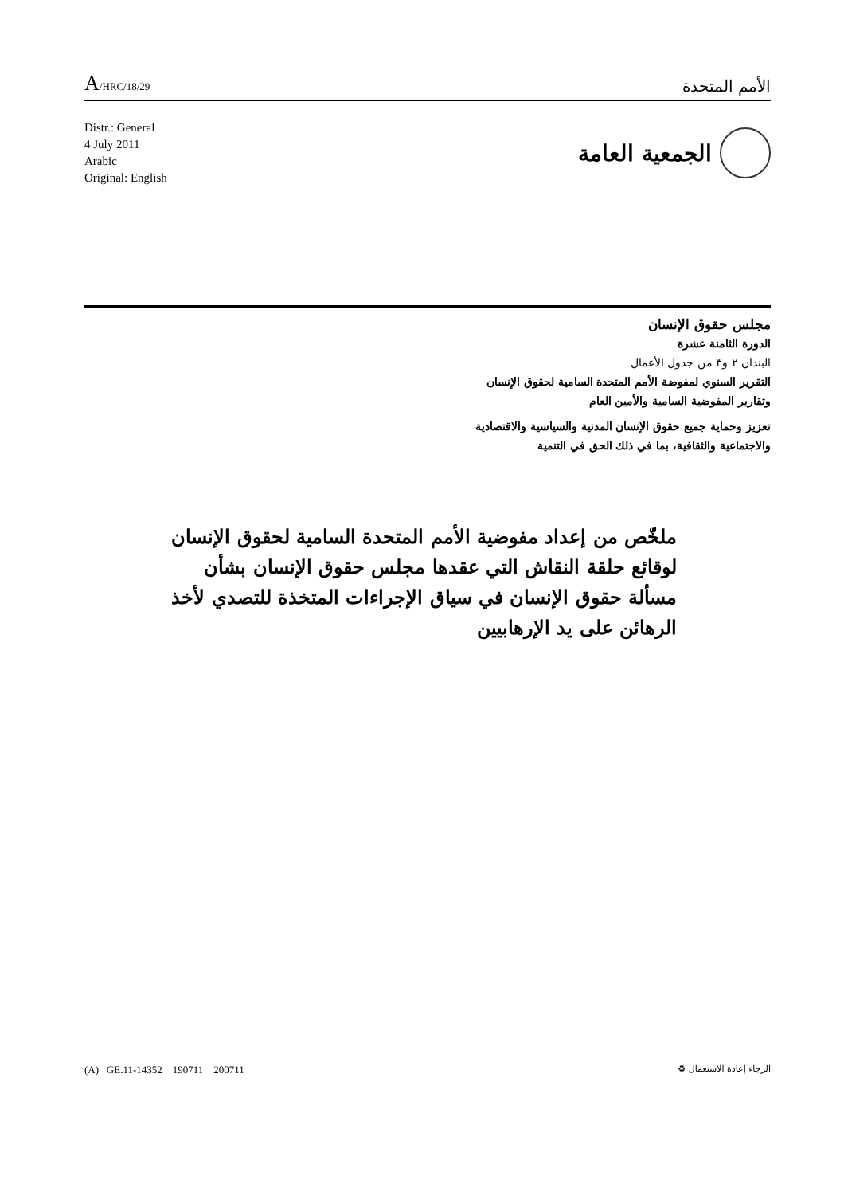A/HRC/18/29
الأمم المتحدة
Distr.: General
4 July 2011
Arabic
Original: English
الجمعية العامة
مجلس حقوق الإنسان
الدورة الثامنة عشرة
البندان ٢ و٣ من جدول الأعمال
التقرير السنوي لمفوضة الأمم المتحدة السامية لحقوق الإنسان
وتقارير المفوضية السامية والأمين العام
تعزيز وحماية جميع حقوق الإنسان المدنية والسياسية والاقتصادية
والاجتماعية والثقافية، بما في ذلك الحق في التنمية
ملخّص من إعداد مفوضية الأمم المتحدة السامية لحقوق الإنسان لوقائع حلقة النقاش التي عقدها مجلس حقوق الإنسان بشأن مسألة حقوق الإنسان في سياق الإجراءات المتخذة للتصدي لأخذ الرهائن على يد الإرهابيين
(A) GE.11-14352 190711 200711
الرجاء إعادة الاستعمال ♻